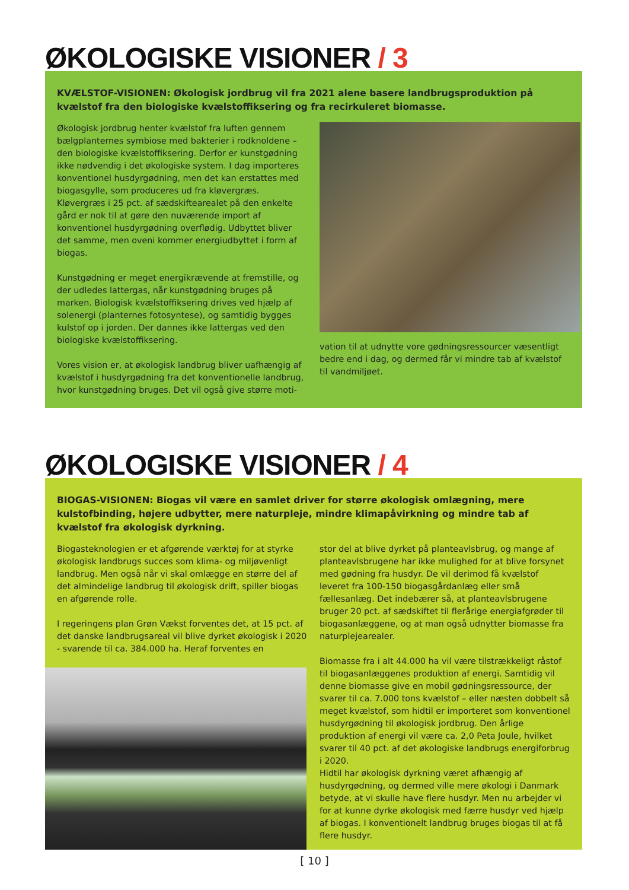ØKOLOGISKE VISIONER / 3
KVÆLSTOF-VISIONEN: Økologisk jordbrug vil fra 2021 alene basere landbrugsproduktion på kvælstof fra den biologiske kvælstoffiksering og fra recirkuleret biomasse.
Økologisk jordbrug henter kvælstof fra luften gennem bælgplanternes symbiose med bakterier i rodknoldene – den biologiske kvælstoffiksering. Derfor er kunstgødning ikke nødvendig i det økologiske system. I dag importeres konventionel husdyrgødning, men det kan erstattes med biogasgylle, som produceres ud fra kløvergræs. Kløvergræs i 25 pct. af sædskiftearealet på den enkelte gård er nok til at gøre den nuværende import af konventionel husdyrgødning overflødig. Udbyttet bliver det samme, men oveni kommer energiudbyttet i form af biogas.
Kunstgødning er meget energikrævende at fremstille, og der udledes lattergas, når kunstgødning bruges på marken. Biologisk kvælstoffiksering drives ved hjælp af solenergi (planternes fotosyntese), og samtidig bygges kulstof op i jorden. Der dannes ikke lattergas ved den biologiske kvælstoffiksering.
Vores vision er, at økologisk landbrug bliver uafhængig af kvælstof i husdyrgødning fra det konventionelle landbrug, hvor kunstgødning bruges. Det vil også give større moti-
vation til at udnytte vore gødningsressourcer væsentligt bedre end i dag, og dermed får vi mindre tab af kvælstof til vandmiljøet.
ØKOLOGISKE VISIONER / 4
BIOGAS-VISIONEN: Biogas vil være en samlet driver for større økologisk omlægning, mere kulstofbinding, højere udbytter, mere naturpleje, mindre klimapåvirkning og mindre tab af kvælstof fra økologisk dyrkning.
Biogasteknologien er et afgørende værktøj for at styrke økologisk landbrugs succes som klima- og miljøvenligt landbrug. Men også når vi skal omlægge en større del af det almindelige landbrug til økologisk drift, spiller biogas en afgørende rolle.
I regeringens plan Grøn Vækst forventes det, at 15 pct. af det danske landbrugsareal vil blive dyrket økologisk i 2020 - svarende til ca. 384.000 ha. Heraf forventes en
stor del at blive dyrket på planteavlsbrug, og mange af planteavlsbrugene har ikke mulighed for at blive forsynet med gødning fra husdyr. De vil derimod få kvælstof leveret fra 100-150 biogasgårdanlæg eller små fællesanlæg. Det indebærer så, at planteavlsbrugene bruger 20 pct. af sædskiftet til flerårige energiafgrøder til biogasanlæggene, og at man også udnytter biomasse fra naturplejearealer.
Biomasse fra i alt 44.000 ha vil være tilstrækkeligt råstof til biogasanlæggenes produktion af energi. Samtidig vil denne biomasse give en mobil gødningsressource, der svarer til ca. 7.000 tons kvælstof – eller næsten dobbelt så meget kvælstof, som hidtil er importeret som konventionel husdyrgødning til økologisk jordbrug. Den årlige produktion af energi vil være ca. 2,0 Peta Joule, hvilket svarer til 40 pct. af det økologiske landbrugs energiforbrug i 2020.
Hidtil har økologisk dyrkning været afhængig af husdyrgødning, og dermed ville mere økologi i Danmark betyde, at vi skulle have flere husdyr. Men nu arbejder vi for at kunne dyrke økologisk med færre husdyr ved hjælp af biogas. I konventionelt landbrug bruges biogas til at få flere husdyr.
[ 10 ]